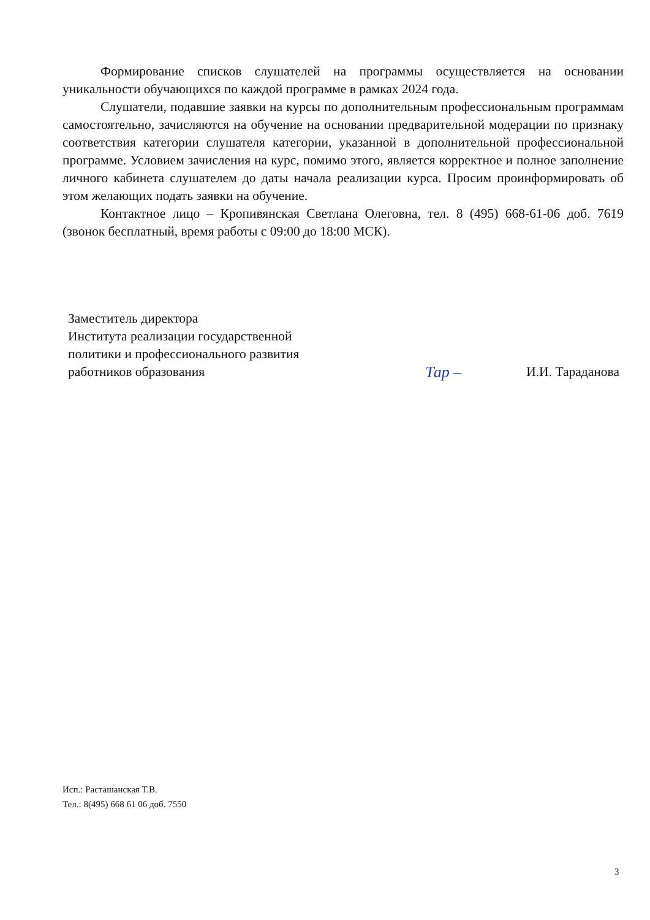Формирование списков слушателей на программы осуществляется на основании уникальности обучающихся по каждой программе в рамках 2024 года.
Слушатели, подавшие заявки на курсы по дополнительным профессиональным программам самостоятельно, зачисляются на обучение на основании предварительной модерации по признаку соответствия категории слушателя категории, указанной в дополнительной профессиональной программе. Условием зачисления на курс, помимо этого, является корректное и полное заполнение личного кабинета слушателем до даты начала реализации курса. Просим проинформировать об этом желающих подать заявки на обучение.
Контактное лицо – Кропивянская Светлана Олеговна, тел. 8 (495) 668-61-06 доб. 7619 (звонок бесплатный, время работы с 09:00 до 18:00 МСК).
Заместитель директора
Института реализации государственной
политики и профессионального развития
работников образования
Тар –
И.И. Тараданова
Исп.: Расташанская Т.В.
Тел.: 8(495) 668 61 06 доб. 7550
3